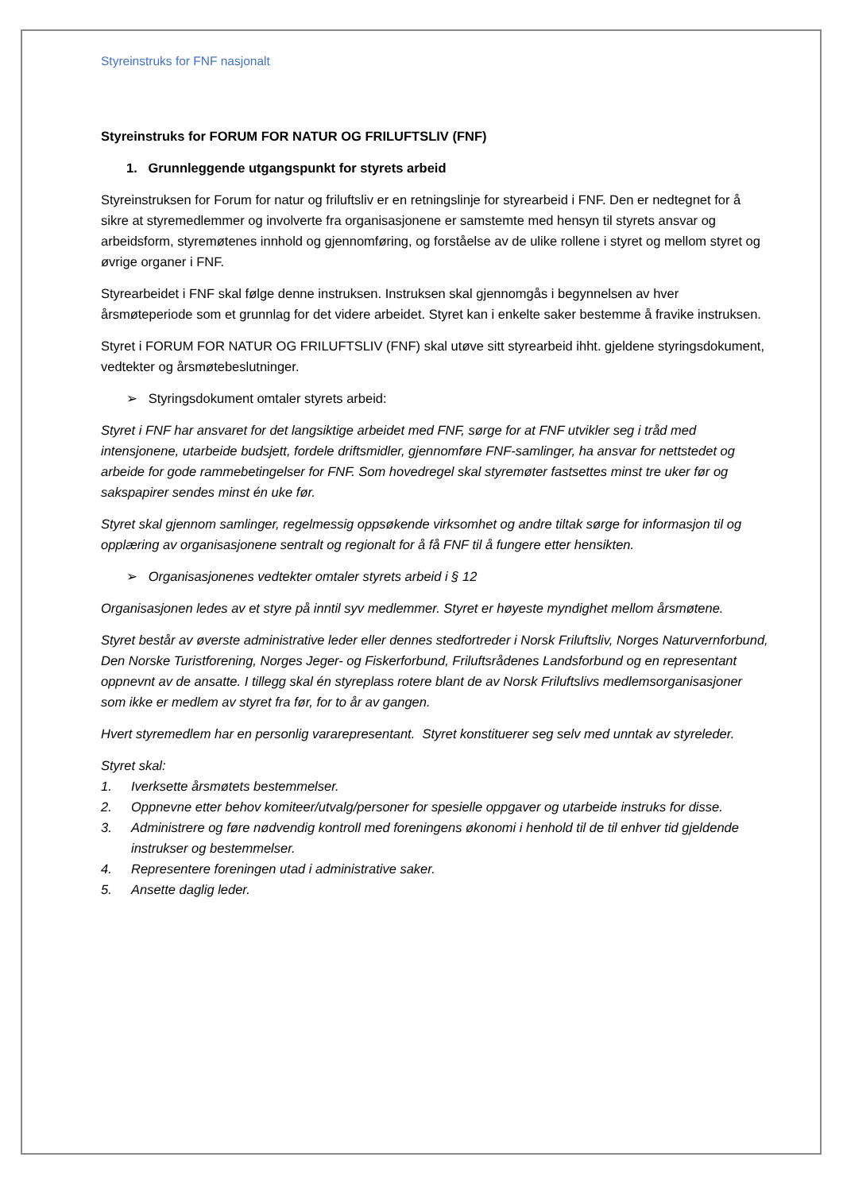Styreinstruks for FNF nasjonalt
Styreinstruks for FORUM FOR NATUR OG FRILUFTSLIV (FNF)
1. Grunnleggende utgangspunkt for styrets arbeid
Styreinstruksen for Forum for natur og friluftsliv er en retningslinje for styrearbeid i FNF. Den er nedtegnet for å sikre at styremedlemmer og involverte fra organisasjonene er samstemte med hensyn til styrets ansvar og arbeidsform, styremøtenes innhold og gjennomføring, og forståelse av de ulike rollene i styret og mellom styret og øvrige organer i FNF.
Styrearbeidet i FNF skal følge denne instruksen. Instruksen skal gjennomgås i begynnelsen av hver årsmøteperiode som et grunnlag for det videre arbeidet. Styret kan i enkelte saker bestemme å fravike instruksen.
Styret i FORUM FOR NATUR OG FRILUFTSLIV (FNF) skal utøve sitt styrearbeid ihht. gjeldene styringsdokument, vedtekter og årsmøtebeslutninger.
➢ Styringsdokument omtaler styrets arbeid:
Styret i FNF har ansvaret for det langsiktige arbeidet med FNF, sørge for at FNF utvikler seg i tråd med intensjonene, utarbeide budsjett, fordele driftsmidler, gjennomføre FNF-samlinger, ha ansvar for nettstedet og arbeide for gode rammebetingelser for FNF. Som hovedregel skal styremøter fastsettes minst tre uker før og sakspapirer sendes minst én uke før.
Styret skal gjennom samlinger, regelmessig oppsøkende virksomhet og andre tiltak sørge for informasjon til og opplæring av organisasjonene sentralt og regionalt for å få FNF til å fungere etter hensikten.
➢ Organisasjonenes vedtekter omtaler styrets arbeid i § 12
Organisasjonen ledes av et styre på inntil syv medlemmer. Styret er høyeste myndighet mellom årsmøtene.
Styret består av øverste administrative leder eller dennes stedfortreder i Norsk Friluftsliv, Norges Naturvernforbund, Den Norske Turistforening, Norges Jeger- og Fiskerforbund, Friluftsrådenes Landsforbund og en representant oppnevnt av de ansatte. I tillegg skal én styreplass rotere blant de av Norsk Friluftslivs medlemsorganisasjoner som ikke er medlem av styret fra før, for to år av gangen.
Hvert styremedlem har en personlig vararepresentant. Styret konstituerer seg selv med unntak av styreleder.
Styret skal:
1. Iverksette årsmøtets bestemmelser.
2. Oppnevne etter behov komiteer/utvalg/personer for spesielle oppgaver og utarbeide instruks for disse.
3. Administrere og føre nødvendig kontroll med foreningens økonomi i henhold til de til enhver tid gjeldende instrukser og bestemmelser.
4. Representere foreningen utad i administrative saker.
5. Ansette daglig leder.